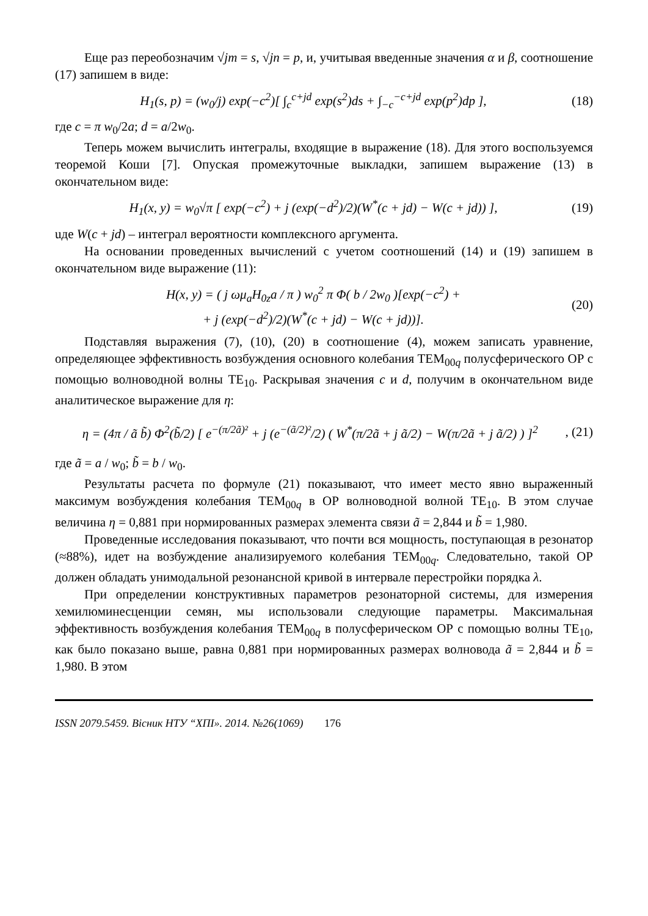Еще раз переобозначим √jm = s, √jn = p, и, учитывая введенные значения α и β, соотношение (17) запишем в виде:
H<sub>1</sub>(s, p) = (w<sub>0</sub>/j) exp(−c<sup>2</sup>)[ ∫<sub>c</sub><sup>c+jd</sup> exp(s<sup>2</sup>)ds + ∫<sub>−c</sub><sup>−c+jd</sup> exp(p<sup>2</sup>)dp ], (18)
где c = π w<sub>0</sub>/2a; d = a/2w<sub>0</sub>.
Теперь можем вычислить интегралы, входящие в выражение (18). Для этого воспользуемся теоремой Коши [7]. Опуская промежуточные выкладки, запишем выражение (13) в окончательном виде:
H<sub>1</sub>(x, y) = w<sub>0</sub>√π [ exp(−c<sup>2</sup>) + j (exp(−d<sup>2</sup>)/2)(W<sup>*</sup>(c + jd) − W(c + jd)) ], (19)
uде W(c + jd) – интеграл вероятности комплексного аргумента.
На основании проведенных вычислений с учетом соотношений (14) и (19) запишем в окончательном виде выражение (11):
H(x, y) = ( j ωμ<sub>a</sub>H<sub>0z</sub>a / π ) w<sub>0</sub><sup>2</sup> π Φ( b / 2w<sub>0</sub> )[exp(−c<sup>2</sup>) +
+ j (exp(−d<sup>2</sup>)/2)(W<sup>*</sup>(c + jd) − W(c + jd))]. (20)
Подставляя выражения (7), (10), (20) в соотношение (4), можем записать уравнение, определяющее эффективность возбуждения основного колебания TEM<sub>00q</sub> полусферического ОР с помощью волноводной волны TE<sub>10</sub>. Раскрывая значения c и d, получим в окончательном виде аналитическое выражение для η:
η = (4π / ã b̃) Φ<sup>2</sup>(b̃/2) [ e<sup>−(π/2ã)²</sup> + j (e<sup>−(ã/2)²</sup>/2) ( W<sup>*</sup>(π/2ã + j ã/2) − W(π/2ã + j ã/2) ) ]<sup>2</sup>, (21)
где ã = a / w<sub>0</sub>; b̃ = b / w<sub>0</sub>.
Результаты расчета по формуле (21) показывают, что имеет место явно выраженный максимум возбуждения колебания TEM<sub>00q</sub> в ОР волноводной волной TE<sub>10</sub>. В этом случае величина η = 0,881 при нормированных размерах элемента связи ã = 2,844 и b̃ = 1,980.
Проведенные исследования показывают, что почти вся мощность, поступающая в резонатор (≈88%), идет на возбуждение анализируемого колебания TEM<sub>00q</sub>. Следовательно, такой ОР должен обладать унимодальной резонансной кривой в интервале перестройки порядка λ.
При определении конструктивных параметров резонаторной системы, для измерения хемилюминесценции семян, мы использовали следующие параметры. Максимальная эффективность возбуждения колебания TEM<sub>00q</sub> в полусферическом ОР с помощью волны TE<sub>10</sub>, как было показано выше, равна 0,881 при нормированных размерах волновода ã = 2,844 и b̃ = 1,980. В этом
ISSN 2079.5459. Вісник НТУ “ХПІ». 2014. №26(1069) 176